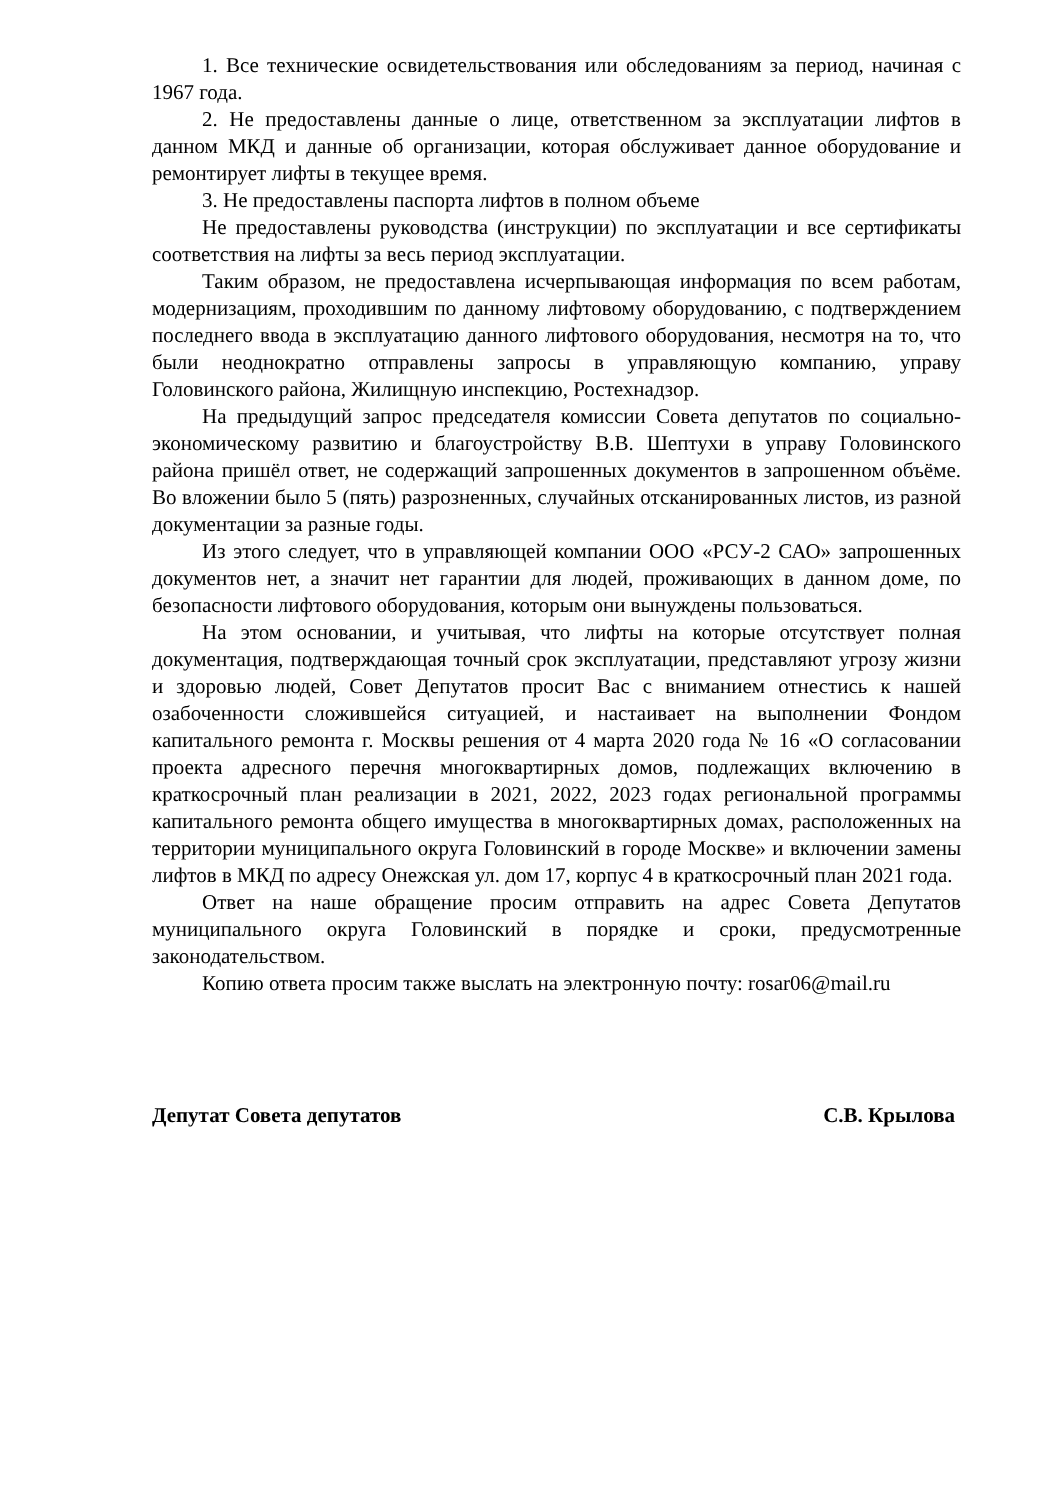1. Все технические освидетельствования или обследованиям за период, начиная с 1967 года.
2. Не предоставлены данные о лице, ответственном за эксплуатации лифтов в данном МКД и данные об организации, которая обслуживает данное оборудование и ремонтирует лифты в текущее время.
3. Не предоставлены паспорта лифтов в полном объеме
Не предоставлены руководства (инструкции) по эксплуатации и все сертификаты соответствия на лифты за весь период эксплуатации.
Таким образом, не предоставлена исчерпывающая информация по всем работам, модернизациям, проходившим по данному лифтовому оборудованию, с подтверждением последнего ввода в эксплуатацию данного лифтового оборудования, несмотря на то, что были неоднократно отправлены запросы в управляющую компанию, управу Головинского района, Жилищную инспекцию, Ростехнадзор.
На предыдущий запрос председателя комиссии Совета депутатов по социально-экономическому развитию и благоустройству В.В. Шептухи в управу Головинского района пришёл ответ, не содержащий запрошенных документов в запрошенном объёме. Во вложении было 5 (пять) разрозненных, случайных отсканированных листов, из разной документации за разные годы.
Из этого следует, что в управляющей компании ООО «РСУ-2 САО» запрошенных документов нет, а значит нет гарантии для людей, проживающих в данном доме, по безопасности лифтового оборудования, которым они вынуждены пользоваться.
На этом основании, и учитывая, что лифты на которые отсутствует полная документация, подтверждающая точный срок эксплуатации, представляют угрозу жизни и здоровью людей, Совет Депутатов просит Вас с вниманием отнестись к нашей озабоченности сложившейся ситуацией, и настаивает на выполнении Фондом капитального ремонта г. Москвы решения от 4 марта 2020 года № 16 «О согласовании проекта адресного перечня многоквартирных домов, подлежащих включению в краткосрочный план реализации в 2021, 2022, 2023 годах региональной программы капитального ремонта общего имущества в многоквартирных домах, расположенных на территории муниципального округа Головинский в городе Москве» и включении замены лифтов в МКД по адресу Онежская ул. дом 17, корпус 4 в краткосрочный план 2021 года.
Ответ на наше обращение просим отправить на адрес Совета Депутатов муниципального округа Головинский в порядке и сроки, предусмотренные законодательством.
Копию ответа просим также выслать на электронную почту: rosar06@mail.ru
Депутат Совета депутатов С.В. Крылова